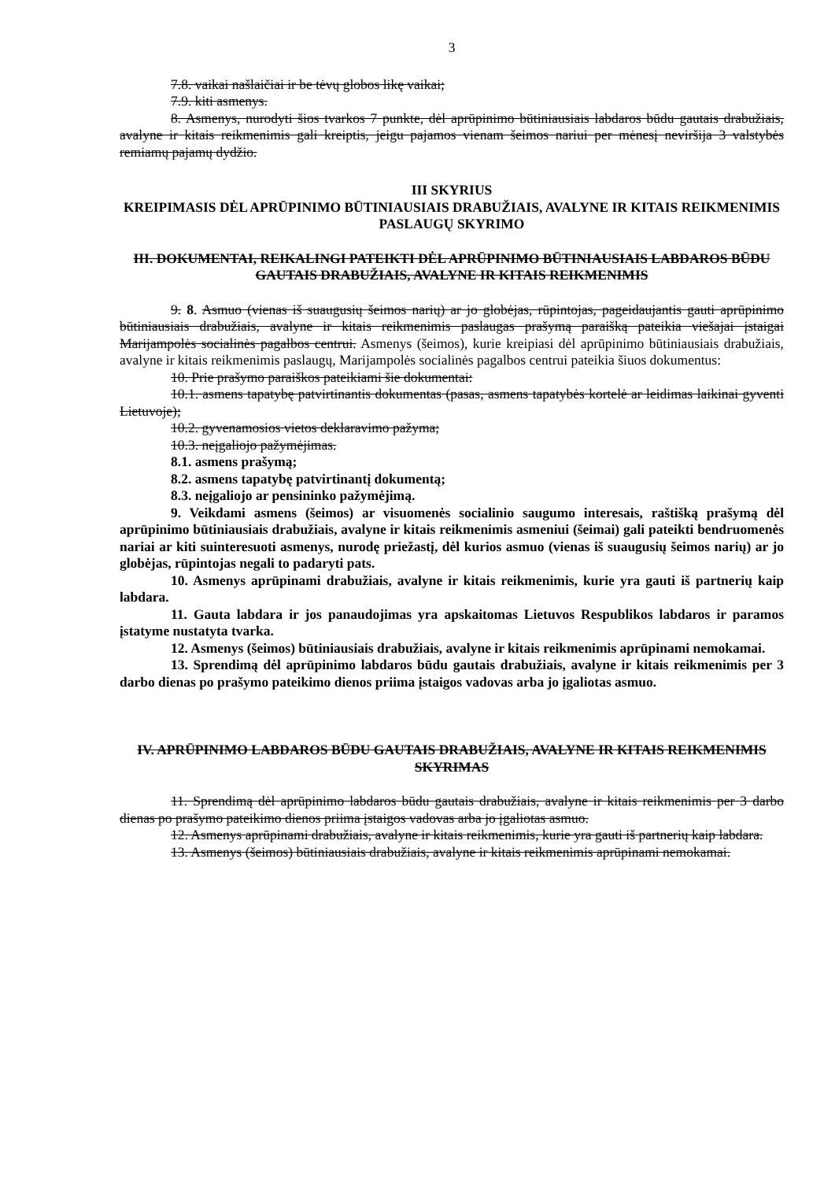3
7.8. vaikai našlaičiai ir be tėvų globos likę vaikai;
7.9. kiti asmenys.
8. Asmenys, nurodyti šios tvarkos 7 punkte, dėl aprūpinimo būtiniausiais labdaros būdu gautais drabužiais, avalyne ir kitais reikmenimis gali kreiptis, jeigu pajamos vienam šeimos nariui per mėnesį neviršija 3 valstybės remiamų pajamų dydžio.
III SKYRIUS
KREIPIMASIS DĖL APRŪPINIMO BŪTINIAUSIAIS DRABUŽIAIS, AVALYNE IR KITAIS REIKMENIMIS PASLAUGŲ SKYRIMO
III. DOKUMENTAI, REIKALINGI PATEIKTI DĖL APRŪPINIMO BŪTINIAUSIAIS LABDAROS BŪDU GAUTAIS DRABUŽIAIS, AVALYNE IR KITAIS REIKMENIMIS
9. 8. Asmuo (vienas iš suaugusių šeimos narių) ar jo globėjas, rūpintojas, pageidaujantis gauti aprūpinimo būtiniausiais drabužiais, avalyne ir kitais reikmenimis paslaugas prašymą paraišką pateikia viešajai įstaigai Marijampolės socialinės pagalbos centrui. Asmenys (šeimos), kurie kreipiasi dėl aprūpinimo būtiniausiais drabužiais, avalyne ir kitais reikmenimis paslaugų, Marijampolės socialinės pagalbos centrui pateikia šiuos dokumentus:
10. Prie prašymo paraiškos pateikiami šie dokumentai:
10.1. asmens tapatybę patvirtinantis dokumentas (pasas, asmens tapatybės kortelė ar leidimas laikinai gyventi Lietuvoje);
10.2. gyvenamosios vietos deklaravimo pažyma;
10.3. neįgaliojo pažymėjimas.
8.1. asmens prašymą;
8.2. asmens tapatybę patvirtinantį dokumentą;
8.3. neįgaliojo ar pensininko pažymėjimą.
9. Veikdami asmens (šeimos) ar visuomenės socialinio saugumo interesais, raštišką prašymą dėl aprūpinimo būtiniausiais drabužiais, avalyne ir kitais reikmenimis asmeniui (šeimai) gali pateikti bendruomenės nariai ar kiti suinteresuoti asmenys, nurodę priežastį, dėl kurios asmuo (vienas iš suaugusių šeimos narių) ar jo globėjas, rūpintojas negali to padaryti pats.
10. Asmenys aprūpinami drabužiais, avalyne ir kitais reikmenimis, kurie yra gauti iš partnerių kaip labdara.
11. Gauta labdara ir jos panaudojimas yra apskaitomas Lietuvos Respublikos labdaros ir paramos įstatyme nustatyta tvarka.
12. Asmenys (šeimos) būtiniausiais drabužiais, avalyne ir kitais reikmenimis aprūpinami nemokamai.
13. Sprendimą dėl aprūpinimo labdaros būdu gautais drabužiais, avalyne ir kitais reikmenimis per 3 darbo dienas po prašymo pateikimo dienos priima įstaigos vadovas arba jo įgaliotas asmuo.
IV. APRŪPINIMO LABDAROS BŪDU GAUTAIS DRABUŽIAIS, AVALYNE IR KITAIS REIKMENIMIS SKYRIMAS
11. Sprendimą dėl aprūpinimo labdaros būdu gautais drabužiais, avalyne ir kitais reikmenimis per 3 darbo dienas po prašymo pateikimo dienos priima įstaigos vadovas arba jo įgaliotas asmuo.
12. Asmenys aprūpinami drabužiais, avalyne ir kitais reikmenimis, kurie yra gauti iš partnerių kaip labdara.
13. Asmenys (šeimos) būtiniausiais drabužiais, avalyne ir kitais reikmenimis aprūpinami nemokamai.